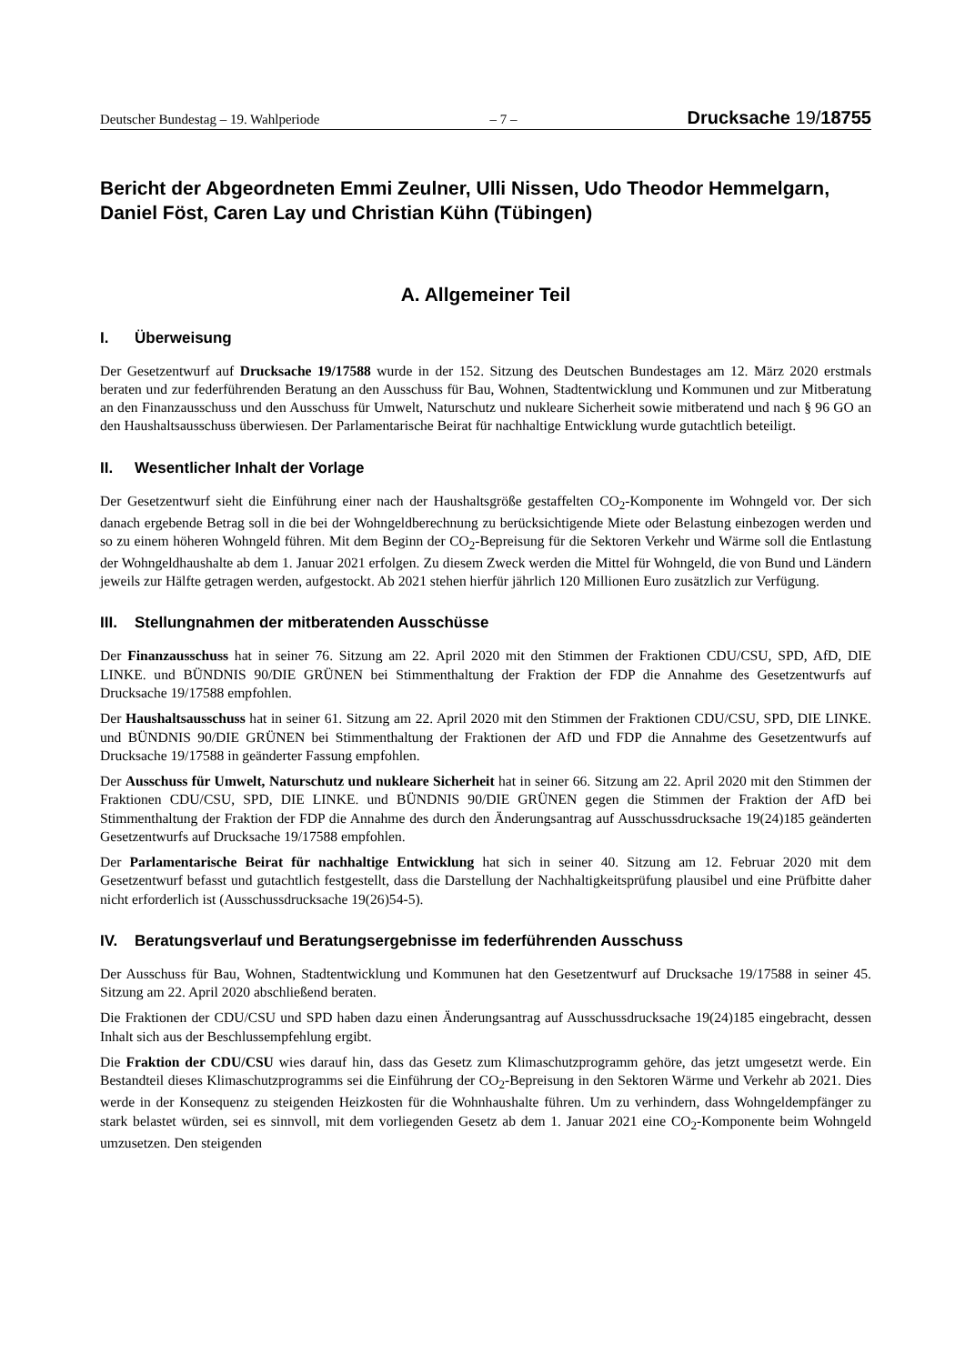Deutscher Bundestag – 19. Wahlperiode – 7 – Drucksache 19/18755
Bericht der Abgeordneten Emmi Zeulner, Ulli Nissen, Udo Theodor Hemmelgarn, Daniel Föst, Caren Lay und Christian Kühn (Tübingen)
A. Allgemeiner Teil
I. Überweisung
Der Gesetzentwurf auf Drucksache 19/17588 wurde in der 152. Sitzung des Deutschen Bundestages am 12. März 2020 erstmals beraten und zur federführenden Beratung an den Ausschuss für Bau, Wohnen, Stadtentwicklung und Kommunen und zur Mitberatung an den Finanzausschuss und den Ausschuss für Umwelt, Naturschutz und nukleare Sicherheit sowie mitberatend und nach § 96 GO an den Haushaltsausschuss überwiesen. Der Parlamentarische Beirat für nachhaltige Entwicklung wurde gutachtlich beteiligt.
II. Wesentlicher Inhalt der Vorlage
Der Gesetzentwurf sieht die Einführung einer nach der Haushaltsgröße gestaffelten CO<sub>2</sub>-Komponente im Wohngeld vor. Der sich danach ergebende Betrag soll in die bei der Wohngeldberechnung zu berücksichtigende Miete oder Belastung einbezogen werden und so zu einem höheren Wohngeld führen. Mit dem Beginn der CO<sub>2</sub>-Bepreisung für die Sektoren Verkehr und Wärme soll die Entlastung der Wohngeldhaushalte ab dem 1. Januar 2021 erfolgen. Zu diesem Zweck werden die Mittel für Wohngeld, die von Bund und Ländern jeweils zur Hälfte getragen werden, aufgestockt. Ab 2021 stehen hierfür jährlich 120 Millionen Euro zusätzlich zur Verfügung.
III. Stellungnahmen der mitberatenden Ausschüsse
Der Finanzausschuss hat in seiner 76. Sitzung am 22. April 2020 mit den Stimmen der Fraktionen CDU/CSU, SPD, AfD, DIE LINKE. und BÜNDNIS 90/DIE GRÜNEN bei Stimmenthaltung der Fraktion der FDP die Annahme des Gesetzentwurfs auf Drucksache 19/17588 empfohlen.
Der Haushaltsausschuss hat in seiner 61. Sitzung am 22. April 2020 mit den Stimmen der Fraktionen CDU/CSU, SPD, DIE LINKE. und BÜNDNIS 90/DIE GRÜNEN bei Stimmenthaltung der Fraktionen der AfD und FDP die Annahme des Gesetzentwurfs auf Drucksache 19/17588 in geänderter Fassung empfohlen.
Der Ausschuss für Umwelt, Naturschutz und nukleare Sicherheit hat in seiner 66. Sitzung am 22. April 2020 mit den Stimmen der Fraktionen CDU/CSU, SPD, DIE LINKE. und BÜNDNIS 90/DIE GRÜNEN gegen die Stimmen der Fraktion der AfD bei Stimmenthaltung der Fraktion der FDP die Annahme des durch den Änderungsantrag auf Ausschussdrucksache 19(24)185 geänderten Gesetzentwurfs auf Drucksache 19/17588 empfohlen.
Der Parlamentarische Beirat für nachhaltige Entwicklung hat sich in seiner 40. Sitzung am 12. Februar 2020 mit dem Gesetzentwurf befasst und gutachtlich festgestellt, dass die Darstellung der Nachhaltigkeitsprüfung plausibel und eine Prüfbitte daher nicht erforderlich ist (Ausschussdrucksache 19(26)54-5).
IV. Beratungsverlauf und Beratungsergebnisse im federführenden Ausschuss
Der Ausschuss für Bau, Wohnen, Stadtentwicklung und Kommunen hat den Gesetzentwurf auf Drucksache 19/17588 in seiner 45. Sitzung am 22. April 2020 abschließend beraten.
Die Fraktionen der CDU/CSU und SPD haben dazu einen Änderungsantrag auf Ausschussdrucksache 19(24)185 eingebracht, dessen Inhalt sich aus der Beschlussempfehlung ergibt.
Die Fraktion der CDU/CSU wies darauf hin, dass das Gesetz zum Klimaschutzprogramm gehöre, das jetzt umgesetzt werde. Ein Bestandteil dieses Klimaschutzprogramms sei die Einführung der CO<sub>2</sub>-Bepreisung in den Sektoren Wärme und Verkehr ab 2021. Dies werde in der Konsequenz zu steigenden Heizkosten für die Wohnhaushalte führen. Um zu verhindern, dass Wohngeldempfänger zu stark belastet würden, sei es sinnvoll, mit dem vorliegenden Gesetz ab dem 1. Januar 2021 eine CO<sub>2</sub>-Komponente beim Wohngeld umzusetzen. Den steigenden